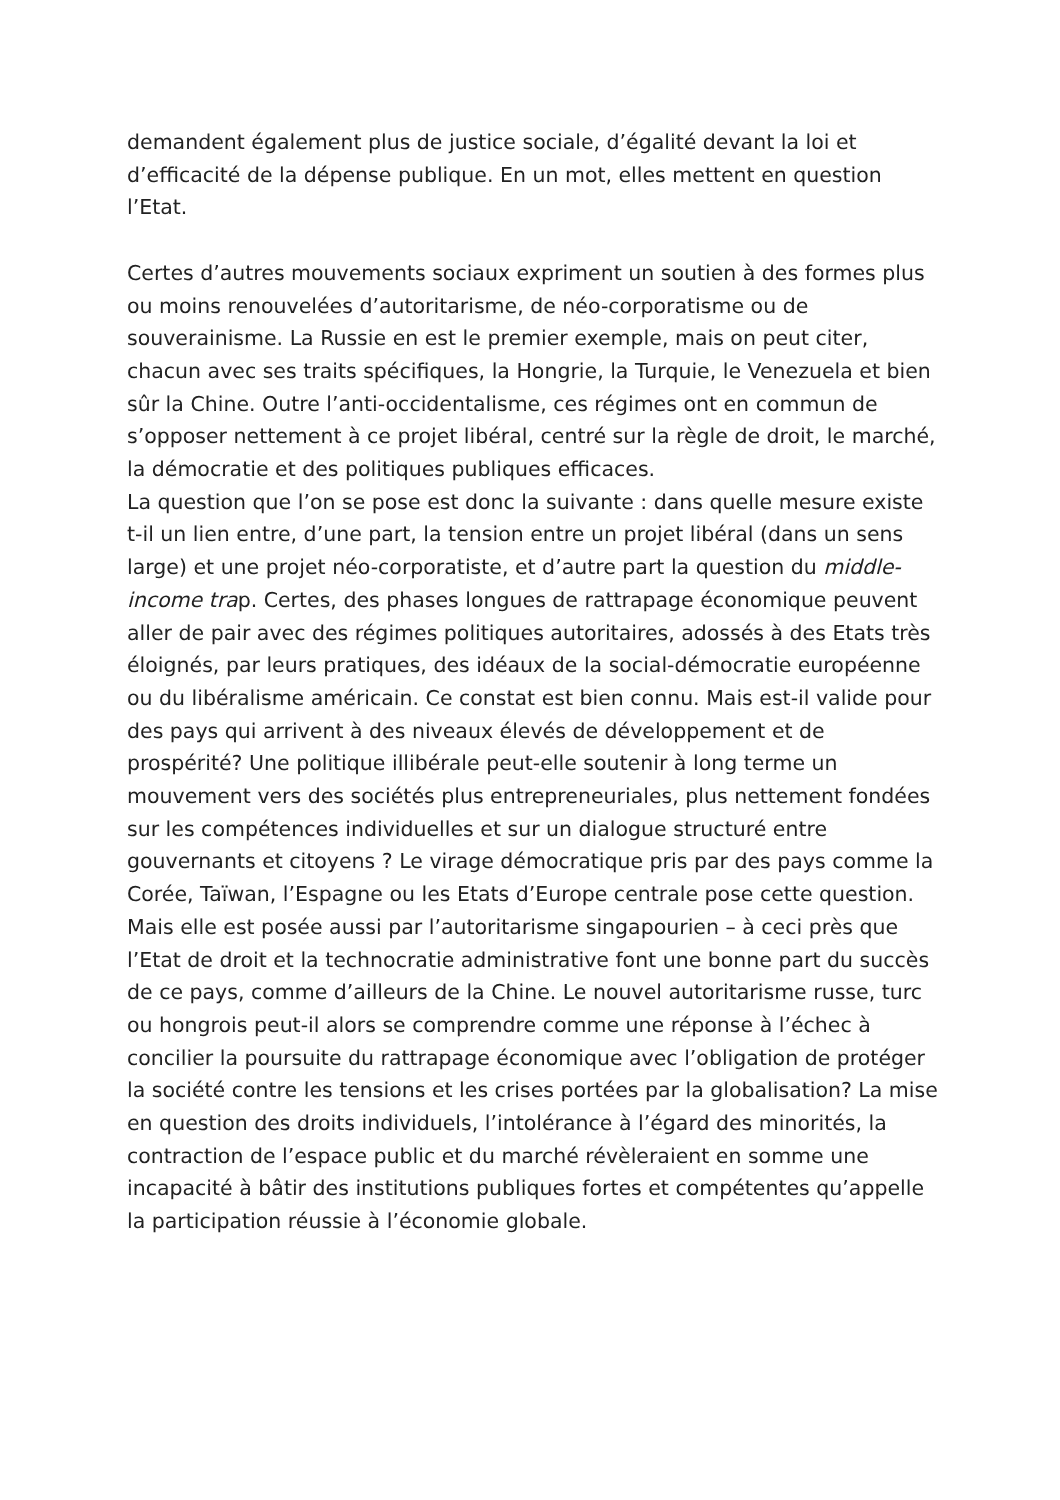demandent également plus de justice sociale, d’égalité devant la loi et d’efficacité de la dépense publique. En un mot, elles mettent en question l’Etat.
Certes d’autres mouvements sociaux expriment un soutien à des formes plus ou moins renouvelées d’autoritarisme, de néo-corporatisme ou de souverainisme. La Russie en est le premier exemple, mais on peut citer, chacun avec ses traits spécifiques, la Hongrie, la Turquie, le Venezuela et bien sûr la Chine. Outre l’anti-occidentalisme, ces régimes ont en commun de s’opposer nettement à ce projet libéral, centré sur la règle de droit, le marché, la démocratie et des politiques publiques efficaces.
La question que l’on se pose est donc la suivante : dans quelle mesure existe t-il un lien entre, d’une part, la tension entre un projet libéral (dans un sens large) et une projet néo-corporatiste, et d’autre part la question du middle-income trap. Certes, des phases longues de rattrapage économique peuvent aller de pair avec des régimes politiques autoritaires, adossés à des Etats très éloignés, par leurs pratiques, des idéaux de la social-démocratie européenne ou du libéralisme américain. Ce constat est bien connu. Mais est-il valide pour des pays qui arrivent à des niveaux élevés de développement et de prospérité? Une politique illibérale peut-elle soutenir à long terme un mouvement vers des sociétés plus entrepreneuriales, plus nettement fondées sur les compétences individuelles et sur un dialogue structuré entre gouvernants et citoyens ? Le virage démocratique pris par des pays comme la Corée, Taïwan, l’Espagne ou les Etats d’Europe centrale pose cette question. Mais elle est posée aussi par l’autoritarisme singapourien – à ceci près que l’Etat de droit et la technocratie administrative font une bonne part du succès de ce pays, comme d’ailleurs de la Chine. Le nouvel autoritarisme russe, turc ou hongrois peut-il alors se comprendre comme une réponse à l’échec à concilier la poursuite du rattrapage économique avec l’obligation de protéger la société contre les tensions et les crises portées par la globalisation? La mise en question des droits individuels, l’intolérance à l’égard des minorités, la contraction de l’espace public et du marché révèleraient en somme une incapacité à bâtir des institutions publiques fortes et compétentes qu’appelle la participation réussie à l’économie globale.